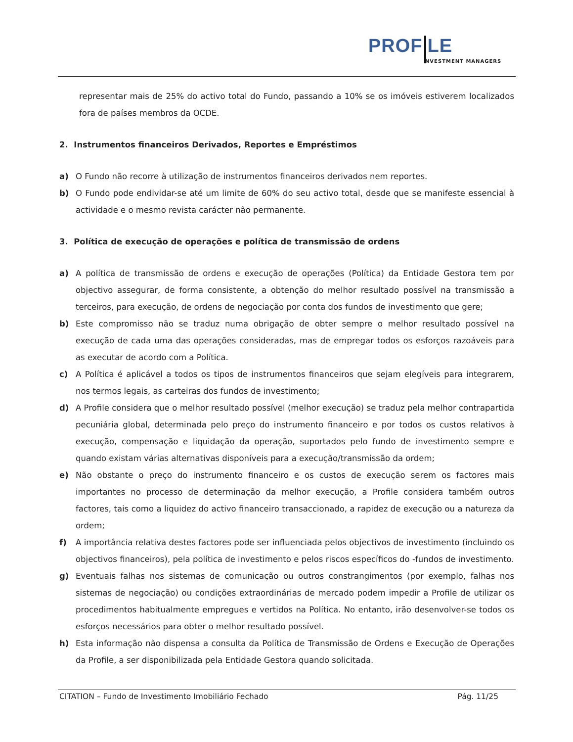PROF LE
NVESTMENT MANAGERS
representar mais de 25% do activo total do Fundo, passando a 10% se os imóveis estiverem localizados fora de países membros da OCDE.
2. Instrumentos financeiros Derivados, Reportes e Empréstimos
a) O Fundo não recorre à utilização de instrumentos financeiros derivados nem reportes.
b) O Fundo pode endividar-se até um limite de 60% do seu activo total, desde que se manifeste essencial à actividade e o mesmo revista carácter não permanente.
3. Política de execução de operações e política de transmissão de ordens
a) A política de transmissão de ordens e execução de operações (Política) da Entidade Gestora tem por objectivo assegurar, de forma consistente, a obtenção do melhor resultado possível na transmissão a terceiros, para execução, de ordens de negociação por conta dos fundos de investimento que gere;
b) Este compromisso não se traduz numa obrigação de obter sempre o melhor resultado possível na execução de cada uma das operações consideradas, mas de empregar todos os esforços razoáveis para as executar de acordo com a Política.
c) A Política é aplicável a todos os tipos de instrumentos financeiros que sejam elegíveis para integrarem, nos termos legais, as carteiras dos fundos de investimento;
d) A Profile considera que o melhor resultado possível (melhor execução) se traduz pela melhor contrapartida pecuniária global, determinada pelo preço do instrumento financeiro e por todos os custos relativos à execução, compensação e liquidação da operação, suportados pelo fundo de investimento sempre e quando existam várias alternativas disponíveis para a execução/transmissão da ordem;
e) Não obstante o preço do instrumento financeiro e os custos de execução serem os factores mais importantes no processo de determinação da melhor execução, a Profile considera também outros factores, tais como a liquidez do activo financeiro transaccionado, a rapidez de execução ou a natureza da ordem;
f) A importância relativa destes factores pode ser influenciada pelos objectivos de investimento (incluindo os objectivos financeiros), pela política de investimento e pelos riscos específicos do -fundos de investimento.
g) Eventuais falhas nos sistemas de comunicação ou outros constrangimentos (por exemplo, falhas nos sistemas de negociação) ou condições extraordinárias de mercado podem impedir a Profile de utilizar os procedimentos habitualmente empregues e vertidos na Política. No entanto, irão desenvolver-se todos os esforços necessários para obter o melhor resultado possível.
h) Esta informação não dispensa a consulta da Política de Transmissão de Ordens e Execução de Operações da Profile, a ser disponibilizada pela Entidade Gestora quando solicitada.
CITATION – Fundo de Investimento Imobiliário Fechado Pág. 11/25